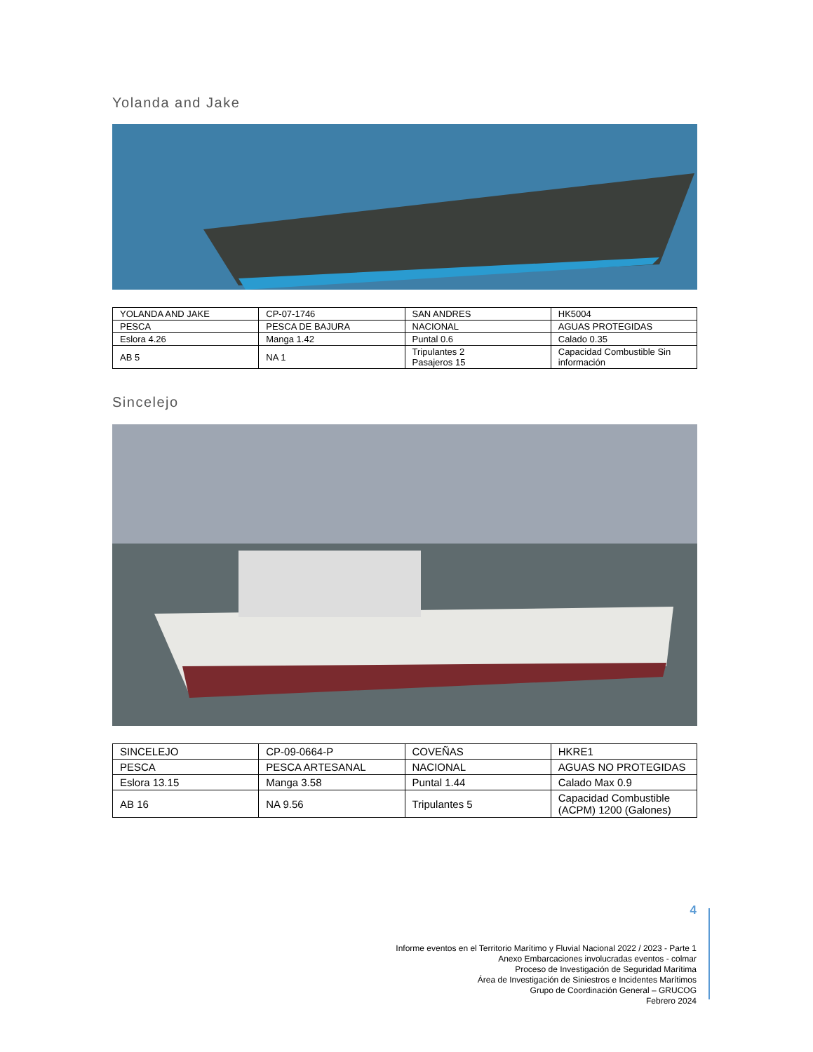Yolanda and Jake
| YOLANDA AND JAKE | CP-07-1746 | SAN ANDRES | HK5004 |
| PESCA | PESCA DE BAJURA | NACIONAL | AGUAS PROTEGIDAS |
| Eslora 4.26 | Manga 1.42 | Puntal 0.6 | Calado 0.35 |
| AB 5 | NA 1 | Tripulantes 2 Pasajeros 15 | Capacidad Combustible Sin información |
Sincelejo
| SINCELEJO | CP-09-0664-P | COVEÑAS | HKRE1 |
| PESCA | PESCA ARTESANAL | NACIONAL | AGUAS NO PROTEGIDAS |
| Eslora 13.15 | Manga 3.58 | Puntal 1.44 | Calado Max 0.9 |
| AB 16 | NA 9.56 | Tripulantes 5 | Capacidad Combustible (ACPM) 1200 (Galones) |
4
Informe eventos en el Territorio Marítimo y Fluvial Nacional 2022 / 2023 - Parte 1
Anexo Embarcaciones involucradas eventos - colmar
Proceso de Investigación de Seguridad Marítima
Área de Investigación de Siniestros e Incidentes Marítimos
Grupo de Coordinación General – GRUCOG
Febrero 2024